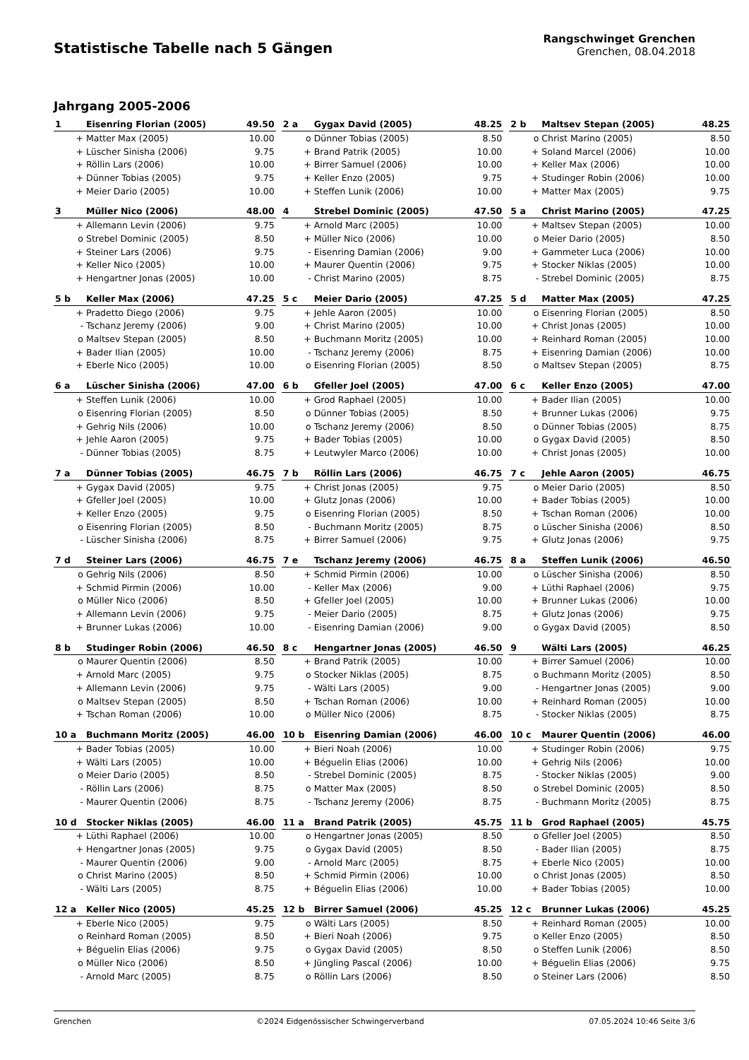Statistische Tabelle nach 5 Gängen
Rangschwinget Grenchen
Grenchen, 08.04.2018
Jahrgang 2005-2006
| 1 | Eisenring Florian (2005) | 49.50 |
| --- | --- | --- |
| + | Matter Max (2005) | 10.00 |
| + | Lüscher Sinisha (2006) | 9.75 |
| + | Röllin Lars (2006) | 10.00 |
| + | Dünner Tobias (2005) | 9.75 |
| + | Meier Dario (2005) | 10.00 |
| 2 a | Gygax David (2005) | 48.25 |
| --- | --- | --- |
| o | Dünner Tobias (2005) | 8.50 |
| + | Brand Patrik (2005) | 10.00 |
| + | Birrer Samuel (2006) | 10.00 |
| + | Keller Enzo (2005) | 9.75 |
| + | Steffen Lunik (2006) | 10.00 |
| 2 b | Maltsev Stepan (2005) | 48.25 |
| --- | --- | --- |
| o | Christ Marino (2005) | 8.50 |
| + | Soland Marcel (2006) | 10.00 |
| + | Keller Max (2006) | 10.00 |
| + | Studinger Robin (2006) | 10.00 |
| + | Matter Max (2005) | 9.75 |
| 3 | Müller Nico (2006) | 48.00 |
| --- | --- | --- |
| + | Allemann Levin (2006) | 9.75 |
| o | Strebel Dominic (2005) | 8.50 |
| + | Steiner Lars (2006) | 9.75 |
| + | Keller Nico (2005) | 10.00 |
| + | Hengartner Jonas (2005) | 10.00 |
| 4 | Strebel Dominic (2005) | 47.50 |
| --- | --- | --- |
| + | Arnold Marc (2005) | 10.00 |
| + | Müller Nico (2006) | 10.00 |
| - | Eisenring Damian (2006) | 9.00 |
| + | Maurer Quentin (2006) | 9.75 |
| - | Christ Marino (2005) | 8.75 |
| 5 a | Christ Marino (2005) | 47.25 |
| --- | --- | --- |
| + | Maltsev Stepan (2005) | 10.00 |
| o | Meier Dario (2005) | 8.50 |
| + | Gammeter Luca (2006) | 10.00 |
| + | Stocker Niklas (2005) | 10.00 |
| - | Strebel Dominic (2005) | 8.75 |
| 5 b | Keller Max (2006) | 47.25 |
| --- | --- | --- |
| + | Pradetto Diego (2006) | 9.75 |
| - | Tschanz Jeremy (2006) | 9.00 |
| o | Maltsev Stepan (2005) | 8.50 |
| + | Bader Ilian (2005) | 10.00 |
| + | Eberle Nico (2005) | 10.00 |
| 5 c | Meier Dario (2005) | 47.25 |
| --- | --- | --- |
| + | Jehle Aaron (2005) | 10.00 |
| + | Christ Marino (2005) | 10.00 |
| + | Buchmann Moritz (2005) | 10.00 |
| - | Tschanz Jeremy (2006) | 8.75 |
| o | Eisenring Florian (2005) | 8.50 |
| 5 d | Matter Max (2005) | 47.25 |
| --- | --- | --- |
| o | Eisenring Florian (2005) | 8.50 |
| + | Christ Jonas (2005) | 10.00 |
| + | Reinhard Roman (2005) | 10.00 |
| + | Eisenring Damian (2006) | 10.00 |
| o | Maltsev Stepan (2005) | 8.75 |
| 6 a | Lüscher Sinisha (2006) | 47.00 |
| --- | --- | --- |
| + | Steffen Lunik (2006) | 10.00 |
| o | Eisenring Florian (2005) | 8.50 |
| + | Gehrig Nils (2006) | 10.00 |
| + | Jehle Aaron (2005) | 9.75 |
| - | Dünner Tobias (2005) | 8.75 |
| 6 b | Gfeller Joel (2005) | 47.00 |
| --- | --- | --- |
| + | Grod Raphael (2005) | 10.00 |
| o | Dünner Tobias (2005) | 8.50 |
| o | Tschanz Jeremy (2006) | 8.50 |
| + | Bader Tobias (2005) | 10.00 |
| + | Leutwyler Marco (2006) | 10.00 |
| 6 c | Keller Enzo (2005) | 47.00 |
| --- | --- | --- |
| + | Bader Ilian (2005) | 10.00 |
| + | Brunner Lukas (2006) | 9.75 |
| o | Dünner Tobias (2005) | 8.75 |
| o | Gygax David (2005) | 8.50 |
| + | Christ Jonas (2005) | 10.00 |
| 7 a | Dünner Tobias (2005) | 46.75 |
| --- | --- | --- |
| + | Gygax David (2005) | 9.75 |
| + | Gfeller Joel (2005) | 10.00 |
| + | Keller Enzo (2005) | 9.75 |
| o | Eisenring Florian (2005) | 8.50 |
| - | Lüscher Sinisha (2006) | 8.75 |
| 7 b | Röllin Lars (2006) | 46.75 |
| --- | --- | --- |
| + | Christ Jonas (2005) | 9.75 |
| + | Glutz Jonas (2006) | 10.00 |
| o | Eisenring Florian (2005) | 8.50 |
| - | Buchmann Moritz (2005) | 8.75 |
| + | Birrer Samuel (2006) | 9.75 |
| 7 c | Jehle Aaron (2005) | 46.75 |
| --- | --- | --- |
| o | Meier Dario (2005) | 8.50 |
| + | Bader Tobias (2005) | 10.00 |
| + | Tschan Roman (2006) | 10.00 |
| o | Lüscher Sinisha (2006) | 8.50 |
| + | Glutz Jonas (2006) | 9.75 |
| 7 d | Steiner Lars (2006) | 46.75 |
| --- | --- | --- |
| o | Gehrig Nils (2006) | 8.50 |
| + | Schmid Pirmin (2006) | 10.00 |
| o | Müller Nico (2006) | 8.50 |
| + | Allemann Levin (2006) | 9.75 |
| + | Brunner Lukas (2006) | 10.00 |
| 7 e | Tschanz Jeremy (2006) | 46.75 |
| --- | --- | --- |
| + | Schmid Pirmin (2006) | 10.00 |
| - | Keller Max (2006) | 9.00 |
| + | Gfeller Joel (2005) | 10.00 |
| - | Meier Dario (2005) | 8.75 |
| - | Eisenring Damian (2006) | 9.00 |
| 8 a | Steffen Lunik (2006) | 46.50 |
| --- | --- | --- |
| o | Lüscher Sinisha (2006) | 8.50 |
| + | Lüthi Raphael (2006) | 9.75 |
| + | Brunner Lukas (2006) | 10.00 |
| + | Glutz Jonas (2006) | 9.75 |
| o | Gygax David (2005) | 8.50 |
| 8 b | Studinger Robin (2006) | 46.50 |
| --- | --- | --- |
| o | Maurer Quentin (2006) | 8.50 |
| + | Arnold Marc (2005) | 9.75 |
| + | Allemann Levin (2006) | 9.75 |
| o | Maltsev Stepan (2005) | 8.50 |
| + | Tschan Roman (2006) | 10.00 |
| 8 c | Hengartner Jonas (2005) | 46.50 |
| --- | --- | --- |
| + | Brand Patrik (2005) | 10.00 |
| o | Stocker Niklas (2005) | 8.75 |
| - | Wälti Lars (2005) | 9.00 |
| + | Tschan Roman (2006) | 10.00 |
| o | Müller Nico (2006) | 8.75 |
| 9 | Wälti Lars (2005) | 46.25 |
| --- | --- | --- |
| + | Birrer Samuel (2006) | 10.00 |
| o | Buchmann Moritz (2005) | 8.50 |
| - | Hengartner Jonas (2005) | 9.00 |
| + | Reinhard Roman (2005) | 10.00 |
| - | Stocker Niklas (2005) | 8.75 |
| 10 a | Buchmann Moritz (2005) | 46.00 |
| --- | --- | --- |
| + | Bader Tobias (2005) | 10.00 |
| + | Wälti Lars (2005) | 10.00 |
| o | Meier Dario (2005) | 8.50 |
| - | Röllin Lars (2006) | 8.75 |
| - | Maurer Quentin (2006) | 8.75 |
| 10 b | Eisenring Damian (2006) | 46.00 |
| --- | --- | --- |
| + | Bieri Noah (2006) | 10.00 |
| + | Béguelin Elias (2006) | 10.00 |
| - | Strebel Dominic (2005) | 8.75 |
| o | Matter Max (2005) | 8.50 |
| - | Tschanz Jeremy (2006) | 8.75 |
| 10 c | Maurer Quentin (2006) | 46.00 |
| --- | --- | --- |
| + | Studinger Robin (2006) | 9.75 |
| + | Gehrig Nils (2006) | 10.00 |
| - | Stocker Niklas (2005) | 9.00 |
| o | Strebel Dominic (2005) | 8.50 |
| - | Buchmann Moritz (2005) | 8.75 |
| 10 d | Stocker Niklas (2005) | 46.00 |
| --- | --- | --- |
| + | Lüthi Raphael (2006) | 10.00 |
| + | Hengartner Jonas (2005) | 9.75 |
| - | Maurer Quentin (2006) | 9.00 |
| o | Christ Marino (2005) | 8.50 |
| - | Wälti Lars (2005) | 8.75 |
| 11 a | Brand Patrik (2005) | 45.75 |
| --- | --- | --- |
| o | Hengartner Jonas (2005) | 8.50 |
| o | Gygax David (2005) | 8.50 |
| - | Arnold Marc (2005) | 8.75 |
| + | Schmid Pirmin (2006) | 10.00 |
| + | Béguelin Elias (2006) | 10.00 |
| 11 b | Grod Raphael (2005) | 45.75 |
| --- | --- | --- |
| o | Gfeller Joel (2005) | 8.50 |
| - | Bader Ilian (2005) | 8.75 |
| + | Eberle Nico (2005) | 10.00 |
| o | Christ Jonas (2005) | 8.50 |
| + | Bader Tobias (2005) | 10.00 |
| 12 a | Keller Nico (2005) | 45.25 |
| --- | --- | --- |
| + | Eberle Nico (2005) | 9.75 |
| o | Reinhard Roman (2005) | 8.50 |
| + | Béguelin Elias (2006) | 9.75 |
| o | Müller Nico (2006) | 8.50 |
| - | Arnold Marc (2005) | 8.75 |
| 12 b | Birrer Samuel (2006) | 45.25 |
| --- | --- | --- |
| o | Wälti Lars (2005) | 8.50 |
| + | Bieri Noah (2006) | 9.75 |
| o | Gygax David (2005) | 8.50 |
| + | Jüngling Pascal (2006) | 10.00 |
| o | Röllin Lars (2006) | 8.50 |
| 12 c | Brunner Lukas (2006) | 45.25 |
| --- | --- | --- |
| + | Reinhard Roman (2005) | 10.00 |
| o | Keller Enzo (2005) | 8.50 |
| o | Steffen Lunik (2006) | 8.50 |
| + | Béguelin Elias (2006) | 9.75 |
| o | Steiner Lars (2006) | 8.50 |
Grenchen ©2024 Eidgenössischer Schwingerverband 07.05.2024 10:46 Seite 3/6